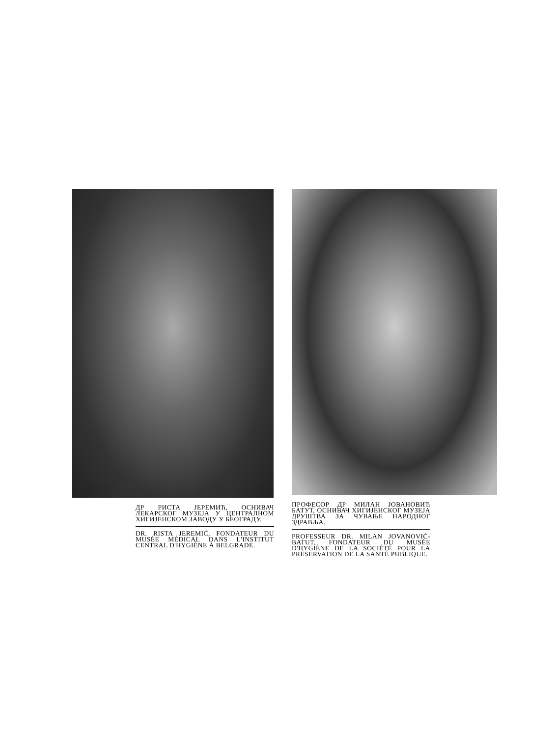ДР РИСТА ЈЕРЕМИЋ, ОСНИВАЧ ЛЕКАРСКОГ МУЗЕЈА У ЦЕНТРАЛНОМ ХИГИЈЕНСКОМ ЗАВОДУ У БЕОГРАДУ.
DR. RISTA JEREMIĆ, FONDATEUR DU MUSÉE MÉDICAL DANS L'INSTITUT CENTRAL D'HYGIÈNE À BELGRADE.
ПРОФЕСОР ДР МИЛАН ЈОВАНОВИЋ БАТУТ, ОСНИВАЧ ХИГИЈЕНСКОГ МУЗЕЈА ДРУШТВА ЗА ЧУВАЊЕ НАРОДНОГ ЗДРАВЉА.
PROFESSEUR DR. MILAN JOVANOVIĆ-BATUT, FONDATEUR DU MUSÉE D'HYGIÈNE DE LA SOCIÉTÉ POUR LA PRÉSERVATION DE LA SANTÉ PUBLIQUE.